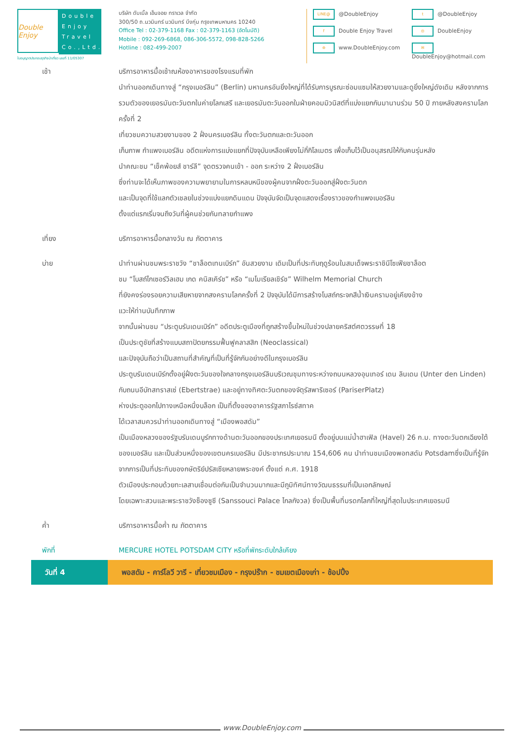Double Enjoy
Double Enjoy Travel Co.,Ltd.
ใบอนุญาตประกอบธุรกิจนำเที่ยว เลขที่ 11/05307
บริษัท ดับเบิ้ล เอ็นจอย ทราเวล จำกัด
300/50 ถ.นวมินทร์ นวมินทร์ บึงกุ่ม กรุงเทพมหานคร 10240
Office Tel : 02-379-1168 Fax : 02-379-1163 (อัตโนมัติ)
Mobile : 092-269-6868, 086-306-5572, 098-828-5266
Hotline : 082-499-2007
LINE@ @DoubleEnjoy
t @DoubleEnjoy
f Double Enjoy Travel
◎ DoubleEnjoy
⊕ www.DoubleEnjoy.com
✉ DoubleEnjoy@hotmail.com
เช้า บริการอาหารมื้อเช้าณห้องอาหารของโรงแรมที่พัก
นำท่านออกเดินทางสู่ “กรุงเบอร์ลิน” (Berlin) มหานครอันยิ่งใหญ่ที่ได้รับการบูรณะซ่อมแซมให้สวยงามและดูยิ่งใหญ่ดังเดิม หลังจากการรวมตัวของเยอรมันตะวันตกในค่ายโลกเสรี และเยอรมันตะวันออกในฝ่ายคอมมิวนิสต์ที่แบ่งแยกกันมานานร่วม 50 ปี ภายหลังสงครามโลกครั้งที่ 2
เที่ยวชมความสวยงามของ 2 ฝั่งนครเบอร์ลิน ทั้งตะวันตกและตะวันออก
เก็บภาพ กำแพงเบอร์ลิน อดีตแห่งการแบ่งแยกที่ปัจจุบันเหลือเพียงไม่กี่กิโลเมตร เพื่อเก็บไว้เป็นอนุสรณ์ให้กับคนรุ่นหลัง
นำคณะชม “เช็คพ้อยส์ ชาร์ลี” จุดตรวจคนเข้า - ออก ระหว่าง 2 ฝั่งเบอร์ลิน
ซึ่งท่านจะได้เห็นภาพของความพยายามในการหลบหนีของผู้คนจากฝั่งตะวันออกสู่ฝั่งตะวันตก
และเป็นจุดที่ใช้แลกตัวเชลยในช่วงแบ่งแยกดินแดน ปัจจุบันจัดเป็นจุดแสดงเรื่องราวของกำแพงเบอร์ลิน
ตั้งแต่แรกเริ่มจนถึงวันที่ผู้คนช่วยกันทลายกำแพง
เที่ยง บริการอาหารมื้อกลางวัน ณ ภัตตาคาร
บ่าย นำท่านผ่านชมพระราชวัง “ชาล็อตเทนเบิร์ก” อันสวยงาม เดิมเป็นที่ประทับฤดูร้อนในสมเด็จพระราชินีโซเฟียชาล็อต
ชม “โบสถ์ไกเซอร์วิลเฮม เกด คนิสเคิร์ช” หรือ “เมโมเรียลเชิร์ช” Wilhelm Memorial Church
ที่ยังคงร่องรอยความเสียหายจากสงครามโลกครั้งที่ 2 ปัจจุบันได้มีการสร้างโบสถ์กระจกสีน้ำเงินครามอยู่เคียงข้าง
แวะให้ท่านบันทึกภาพ
จากนั้นผ่านชม “ประตูบรันเดนเบิร์ก” อดีตประตูเมืองที่ถูกสร้างขึ้นใหม่ในช่วงปลายคริสต์ศตวรรษที่ 18
เป็นประตูชัยที่สร้างแบบสถาปัตยกรรมฟื้นฟูคลาสสิก (Neoclassical)
และปัจจุบันถือว่าเป็นสถานที่สำคัญที่เป็นที่รู้จักกันอย่างดีในกรุงเบอร์ลิน
ประตูบรันเดนเบิร์กตั้งอยู่ฝั่งตะวันของใจกลางกรุงเบอร์ลินบริเวณชุมทางระหว่างถนนหลวงอุนเทอร์ เดน ลินเดน (Unter den Linden) กับถนนอีบัทสทราสเซ่ (Ebertstrae) และอยู่ทางทิศตะวันตกของจัตุรัสพาริเซอร์ (PariserPlatz)
ห่างประตูออกไปทางเหนือหนึ่งบล็อก เป็นที่ตั้งของอาคารรัฐสภาไรซ์สทาค
ได้เวลาสมควรนำท่านออกเดินทางสู่ “เมืองพอสดัม”
เป็นเมืองหลวงของรัฐบรันเดนบูร์กทางด้านตะวันออกของประเทศเยอรมนี ตั้งอยู่บนแม่น้ำฮาเฟิล (Havel) 26 ก.ม. ทางตะวันตกเฉียงใต้ของเบอร์ลิน และเป็นส่วนหนึ่งของเขตนครเบอร์ลิน มีประชากรประมาณ 154,606 คน นำท่านชมเมืองพอทสดัม Potsdamซึ่งเป็นที่รู้จัก จากการเป็นที่ประทับของกษัตริย์ปรัสเซียหลายพระองค์ ตั้งแต่ ค.ศ. 1918
ตัวเมืองประกอบด้วยทะเลสาบเชื่อมต่อกันเป็นจำนวนมากและมีภูมิทัศน์ทางวัฒนธรรมที่เป็นเอกลักษณ์
โดยเฉพาะสวนและพระราชวังซ็องซูซี (Sanssouci Palace ไกลกังวล) ซึ่งเป็นพื้นที่มรดกโลกที่ใหญ่ที่สุดในประเทศเยอรมนี
ค่ำ บริการอาหารมื้อค่ำ ณ ภัตตาคาร
พักที่ MERCURE HOTEL POTSDAM CITY หรือที่พักระดับใกล้เคียง
วันที่ 4 พอสดัม - คาร์โลวี วารี - เที่ยวชมเมือง - กรุงปร๊าก - ชมเขตเมืองเก่า - ช้อปปิ้ง
www.DoubleEnjoy.com